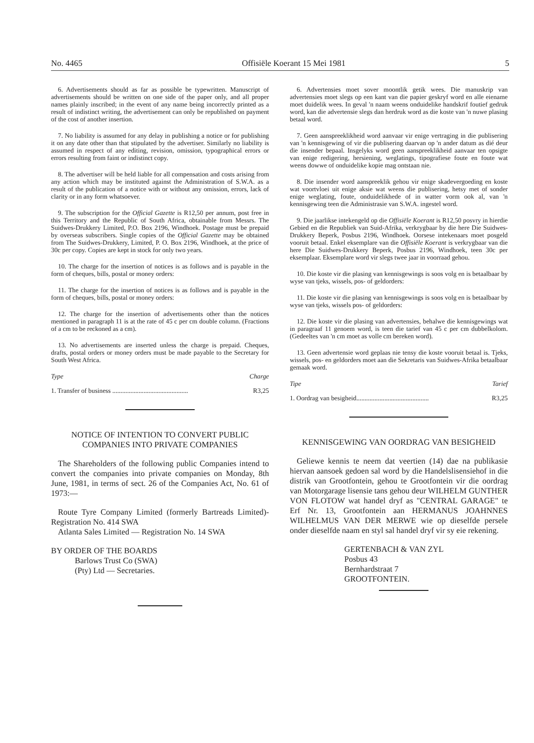No. 4465 Offisiële Koerant 15 Mei 1981 5
6. Advertisements should as far as possible be typewritten. Manuscript of advertisements should be written on one side of the paper only, and all proper names plainly inscribed; in the event of any name being incorrectly printed as a result of indistinct writing, the advertisement can only be republished on payment of the cost of another insertion.
7. No liability is assumed for any delay in publishing a notice or for publishing it on any date other than that stipulated by the advertiser. Similarly no liability is assumed in respect of any editing, revision, omission, typographical errors or errors resulting from faint or indistinct copy.
8. The advertiser will be held liable for all compensation and costs arising from any action which may be instituted against the Administration of S.W.A. as a result of the publication of a notice with or without any omission, errors, lack of clarity or in any form whatsoever.
9. The subscription for the Official Gazette is R12,50 per annum, post free in this Territory and the Republic of South Africa, obtainable from Messrs. The Suidwes-Drukkery Limited, P.O. Box 2196, Windhoek. Postage must be prepaid by overseas subscribers. Single copies of the Official Gazette may be obtained from The Suidwes-Drukkery, Limited, P. O. Box 2196, Windhoek, at the price of 30c per copy. Copies are kept in stock for only two years.
10. The charge for the insertion of notices is as follows and is payable in the form of cheques, bills, postal or money orders:
11. The charge for the insertion of notices is as follows and is payable in the form of cheques, bills, postal or money orders:
12. The charge for the insertion of advertisements other than the notices mentioned in paragraph 11 is at the rate of 45 c per cm double column. (Fractions of a cm to be reckoned as a cm).
13. No advertisements are inserted unless the charge is prepaid. Cheques, drafts, postal orders or money orders must be made payable to the Secretary for South West Africa.
Type Charge
1. Transfer of business .............................................. R3,25
NOTICE OF INTENTION TO CONVERT PUBLIC COMPANIES INTO PRIVATE COMPANIES
The Shareholders of the following public Companies intend to convert the companies into private companies on Monday, 8th June, 1981, in terms of sect. 26 of the Companies Act, No. 61 of 1973:—
Route Tyre Company Limited (formerly Bartreads Limited)-Registration No. 414 SWA
Atlanta Sales Limited — Registration No. 14 SWA
BY ORDER OF THE BOARDS
Barlows Trust Co (SWA)
(Pty) Ltd — Secretaries.
6. Advertensies moet sover moontlik getik wees. Die manuskrip van advertensies moet slegs op een kant van die papier geskryf word en alle eiename moet duidelik wees. In geval 'n naam weens onduidelike handskrif foutief gedruk word, kan die advertensie slegs dan herdruk word as die koste van 'n nuwe plasing betaal word.
7. Geen aanspreeklikheid word aanvaar vir enige vertraging in die publisering van 'n kennisgewing of vir die publisering daarvan op 'n ander datum as dié deur die insender bepaal. Insgelyks word geen aanspreeklikheid aanvaar ten opsigte van enige redigering, hersiening, weglatings, tipografiese foute en foute wat weens dowwe of onduidelike kopie mag ontstaan nie.
8. Die insender word aanspreeklik gehou vir enige skadevergoeding en koste wat voortvloei uit enige aksie wat weens die publisering, hetsy met of sonder enige weglating, foute, onduidelikhede of in watter vorm ook al, van 'n kennisgewing teen die Administrasie van S.W.A. ingestel word.
9. Die jaarlikse intekengeld op die Offisiële Koerant is R12,50 posvry in hierdie Gebied en die Republiek van Suid-Afrika, verkrygbaar by die here Die Suidwes-Drukkery Beperk, Posbus 2196, Windhoek. Oorsese intekenaars moet posgeld vooruit betaal. Enkel eksemplare van die Offisiële Koerant is verkrygbaar van die here Die Suidwes-Drukkery Beperk, Posbus 2196, Windhoek, teen 30c per eksemplaar. Eksemplare word vir slegs twee jaar in voorraad gehou.
10. Die koste vir die plasing van kennisgewings is soos volg en is betaalbaar by wyse van tjeks, wissels, pos- of geldorders:
11. Die koste vir die plasing van kennisgewings is soos volg en is betaalbaar by wyse van tjeks, wissels pos- of geldorders:
12. Die koste vir die plasing van advertensies, behalwe die kennisgewings wat in paragraaf 11 genoem word, is teen die tarief van 45 c per cm dubbelkolom. (Gedeeltes van 'n cm moet as volle cm bereken word).
13. Geen advertensie word geplaas nie tensy die koste vooruit betaal is. Tjeks, wissels, pos- en geldorders moet aan die Sekretaris van Suidwes-Afrika betaalbaar gemaak word.
Tipe Tarief
1. Oordrag van besigheid............................................ R3,25
KENNISGEWING VAN OORDRAG VAN BESIGHEID
Geliewe kennis te neem dat veertien (14) dae na publikasie hiervan aansoek gedoen sal word by die Handelslisensiehof in die distrik van Grootfontein, gehou te Grootfontein vir die oordrag van Motorgarage lisensie tans gehou deur WILHELM GUNTHER VON FLOTOW wat handel dryf as "CENTRAL GARAGE" te Erf Nr. 13, Grootfontein aan HERMANUS JOAHNNES WILHELMUS VAN DER MERWE wie op dieselfde persele onder dieselfde naam en styl sal handel dryf vir sy eie rekening.
GERTENBACH & VAN ZYL
Posbus 43
Bernhardstraat 7
GROOTFONTEIN.